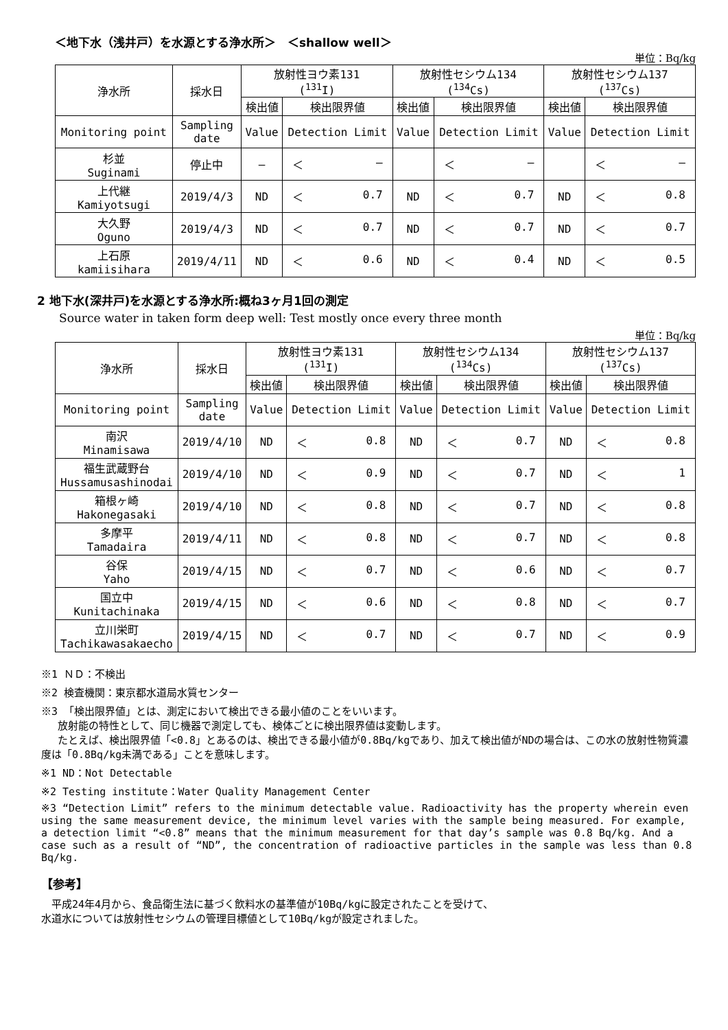＜地下水（浅井戸）を水源とする浄水所＞　＜shallow well＞
単位：Bq/kg
| 浄水所 | 採水日 | 放射性ヨウ素131 (<sup>131</sup>I) | | 放射性セシウム134 (<sup>134</sup>Cs) | | 放射性セシウム137 (<sup>137</sup>Cs) | |
| --- | --- | --- | --- | --- | --- | --- | --- |
| | | 検出値 | 検出限界値 | 検出値 | 検出限界値 | 検出値 | 検出限界値 |
| Monitoring point | Sampling date | Value | Detection Limit | Value | Detection Limit | Value | Detection Limit |
| 杉並 Suginami | 停止中 | ― | ＜ ― | | ＜ ― | | ＜ ― |
| 上代継 Kamiyotsugi | 2019/4/3 | ND | ＜ 0.7 | ND | ＜ 0.7 | ND | ＜ 0.8 |
| 大久野 Oguno | 2019/4/3 | ND | ＜ 0.7 | ND | ＜ 0.7 | ND | ＜ 0.7 |
| 上石原 kamiisihara | 2019/4/11 | ND | ＜ 0.6 | ND | ＜ 0.4 | ND | ＜ 0.5 |
2 地下水(深井戸)を水源とする浄水所:概ね3ヶ月1回の測定
Source water in taken form deep well: Test mostly once every three month
単位：Bq/kg
| 浄水所 | 採水日 | 放射性ヨウ素131 (<sup>131</sup>I) | | 放射性セシウム134 (<sup>134</sup>Cs) | | 放射性セシウム137 (<sup>137</sup>Cs) | |
| --- | --- | --- | --- | --- | --- | --- | --- |
| | | 検出値 | 検出限界値 | 検出値 | 検出限界値 | 検出値 | 検出限界値 |
| Monitoring point | Sampling date | Value | Detection Limit | Value | Detection Limit | Value | Detection Limit |
| 南沢 Minamisawa | 2019/4/10 | ND | ＜ 0.8 | ND | ＜ 0.7 | ND | ＜ 0.8 |
| 福生武蔵野台 Hussamusashinodai | 2019/4/10 | ND | ＜ 0.9 | ND | ＜ 0.7 | ND | ＜ 1 |
| 箱根ヶ崎 Hakonegasaki | 2019/4/10 | ND | ＜ 0.8 | ND | ＜ 0.7 | ND | ＜ 0.8 |
| 多摩平 Tamadaira | 2019/4/11 | ND | ＜ 0.8 | ND | ＜ 0.7 | ND | ＜ 0.8 |
| 谷保 Yaho | 2019/4/15 | ND | ＜ 0.7 | ND | ＜ 0.6 | ND | ＜ 0.7 |
| 国立中 Kunitachinaka | 2019/4/15 | ND | ＜ 0.6 | ND | ＜ 0.8 | ND | ＜ 0.7 |
| 立川栄町 Tachikawasakaecho | 2019/4/15 | ND | ＜ 0.7 | ND | ＜ 0.7 | ND | ＜ 0.9 |
※1 ＮＤ：不検出
※2 検査機関：東京都水道局水質センター
※3 「検出限界値」とは、測定において検出できる最小値のことをいいます。
　 放射能の特性として、同じ機器で測定しても、検体ごとに検出限界値は変動します。
　 たとえば、検出限界値「<0.8」とあるのは、検出できる最小値が0.8Bq/kgであり、加えて検出値がNDの場合は、この水の放射性物質濃度は「0.8Bq/kg未満である」ことを意味します。
※1 ND：Not Detectable
※2 Testing institute：Water Quality Management Center
※3 “Detection Limit” refers to the minimum detectable value. Radioactivity has the property wherein even using the same measurement device, the minimum level varies with the sample being measured. For example, a detection limit “<0.8” means that the minimum measurement for that day’s sample was 0.8 Bq/kg. And a case such as a result of “ND”, the concentration of radioactive particles in the sample was less than 0.8 Bq/kg.
【参考】
　平成24年4月から、食品衛生法に基づく飲料水の基準値が10Bq/kgに設定されたことを受けて、
水道水については放射性セシウムの管理目標値として10Bq/kgが設定されました。